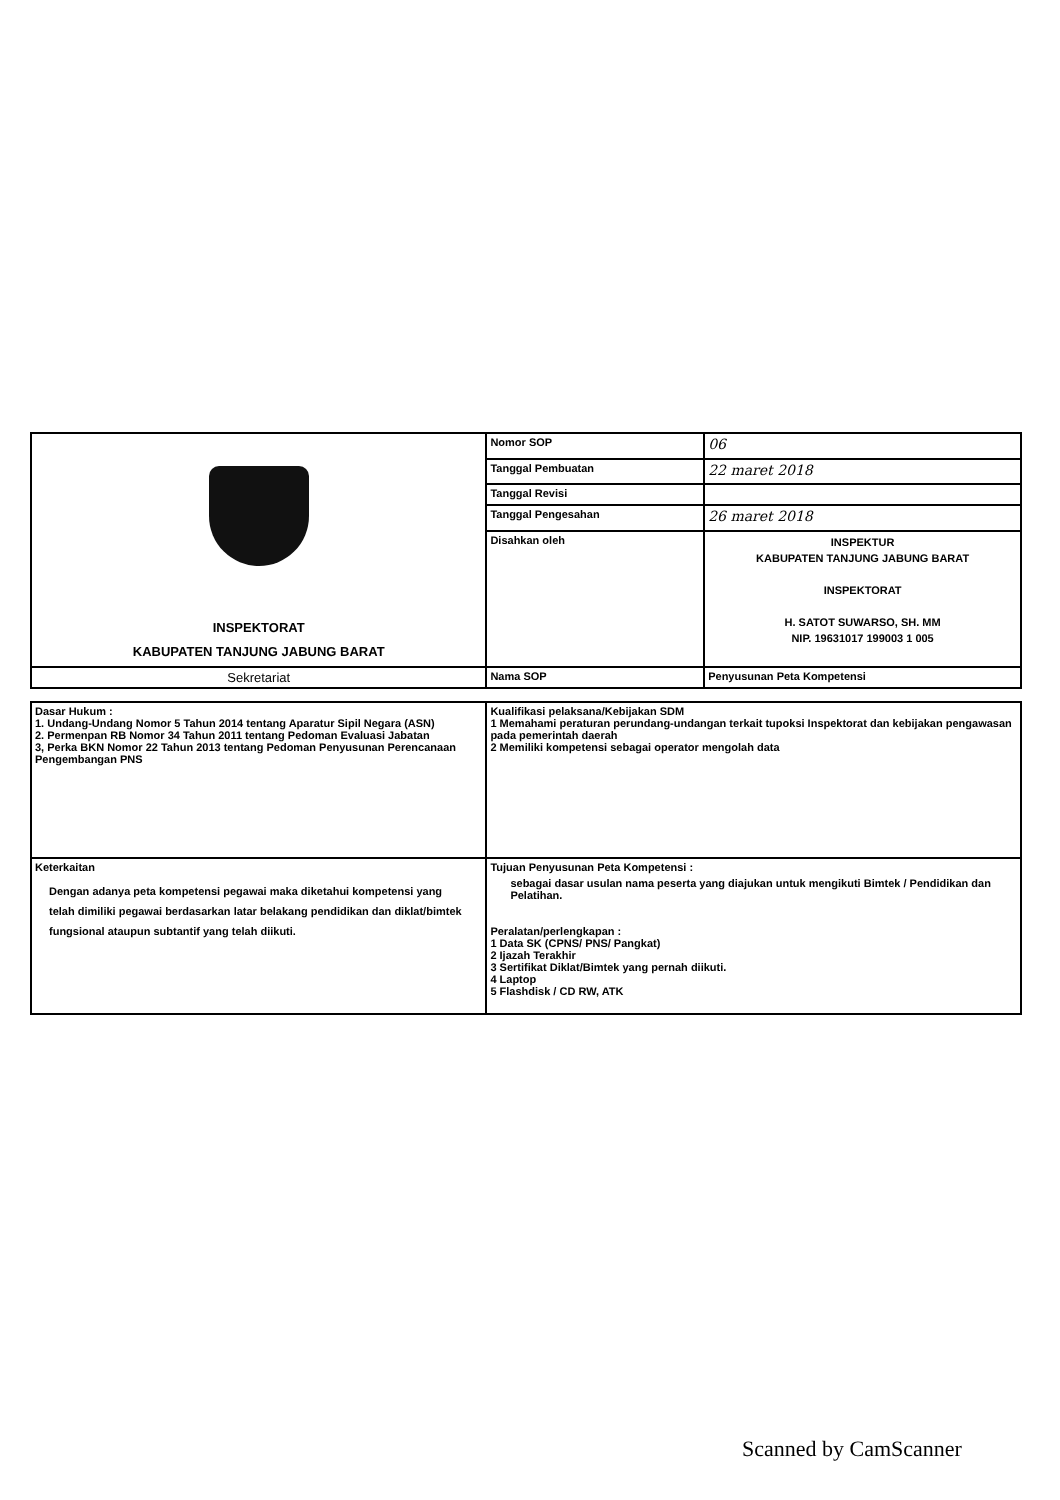| INSPEKTORAT KABUPATEN TANJUNG JABUNG BARAT | Nomor SOP | 06 |
| | Tanggal Pembuatan | 22 maret 2018 |
| | Tanggal Revisi | |
| | Tanggal Pengesahan | 26 maret 2018 |
| | Disahkan oleh | INSPEKTUR KABUPATEN TANJUNG JABUNG BARAT INSPEKTORAT H. SATOT SUWARSO, SH. MM NIP. 19631017 199003 1 005 |
| Sekretariat | Nama SOP | Penyusunan Peta Kompetensi |
| Dasar Hukum : 1. Undang-Undang Nomor 5 Tahun 2014 tentang Aparatur Sipil Negara (ASN) 2. Permenpan RB Nomor 34 Tahun 2011 tentang Pedoman Evaluasi Jabatan 3, Perka BKN Nomor 22 Tahun 2013 tentang Pedoman Penyusunan Perencanaan Pengembangan PNS | Kualifikasi pelaksana/Kebijakan SDM 1 Memahami peraturan perundang-undangan terkait tupoksi Inspektorat dan kebijakan pengawasan pada pemerintah daerah 2 Memiliki kompetensi sebagai operator mengolah data |
| Keterkaitan Dengan adanya peta kompetensi pegawai maka diketahui kompetensi yang telah dimiliki pegawai berdasarkan latar belakang pendidikan dan diklat/bimtek fungsional ataupun subtantif yang telah diikuti. | Tujuan Penyusunan Peta Kompetensi : sebagai dasar usulan nama peserta yang diajukan untuk mengikuti Bimtek / Pendidikan dan Pelatihan. Peralatan/perlengkapan : 1 Data SK (CPNS/ PNS/ Pangkat) 2 Ijazah Terakhir 3 Sertifikat Diklat/Bimtek yang pernah diikuti. 4 Laptop 5 Flashdisk / CD RW, ATK |
Scanned by CamScanner